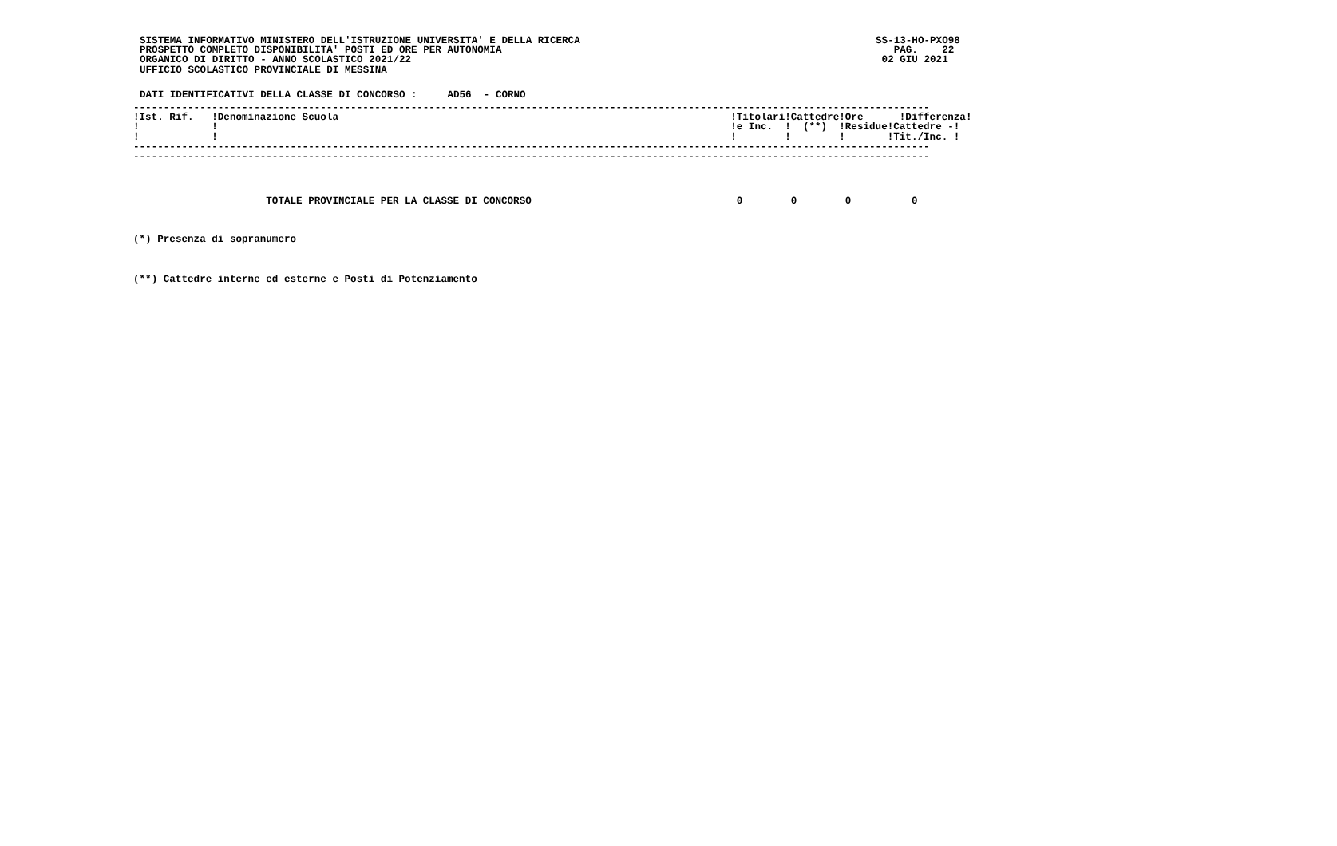SISTEMA INFORMATIVO MINISTERO DELL'ISTRUZIONE UNIVERSITA' E DELLA RICERCA                                                 SS-13-HO-PXO98
PROSPETTO COMPLETO DISPONIBILITA' POSTI ED ORE PER AUTONOMIA                                                                 PAG.    22
ORGANICO DI DIRITTO - ANNO SCOLASTICO 2021/22                                                                              02 GIU 2021
UFFICIO SCOLASTICO PROVINCIALE DI MESSINA
DATI IDENTIFICATIVI DELLA CLASSE DI CONCORSO :     AD56  - CORNO
------------------------------------------------------------------------------------------------------------------------------------
!Ist. Rif.   !Denominazione Scuola                                                                 !Titolari!Cattedre!Ore      !Differenza!
!            !                                                                                     !e Inc.  !  (**)  !Residue!Cattedre -!
!            !                                                                                     !        !        !       !Tit./Inc. !
------------------------------------------------------------------------------------------------------------------------------------
------------------------------------------------------------------------------------------------------------------------------------
                      TOTALE PROVINCIALE PER LA CLASSE DI CONCORSO                                  0        0        0          0
(*) Presenza di sopranumero
(**) Cattedre interne ed esterne e Posti di Potenziamento